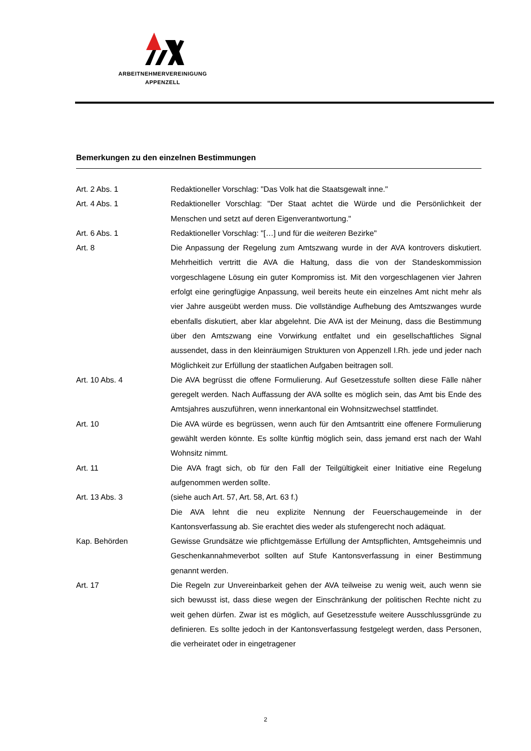ARBEITNEHMERVEREINIGUNG
APPENZELL
Bemerkungen zu den einzelnen Bestimmungen
Art. 2 Abs. 1 Redaktioneller Vorschlag: "Das Volk hat die Staatsgewalt inne."
Art. 4 Abs. 1 Redaktioneller Vorschlag: "Der Staat achtet die Würde und die Persönlichkeit der Menschen und setzt auf deren Eigenverantwortung."
Art. 6 Abs. 1 Redaktioneller Vorschlag: "[…] und für die weiteren Bezirke"
Art. 8 Die Anpassung der Regelung zum Amtszwang wurde in der AVA kontrovers diskutiert. Mehrheitlich vertritt die AVA die Haltung, dass die von der Standeskommission vorgeschlagene Lösung ein guter Kompromiss ist. Mit den vorgeschlagenen vier Jahren erfolgt eine geringfügige Anpassung, weil bereits heute ein einzelnes Amt nicht mehr als vier Jahre ausgeübt werden muss. Die vollständige Aufhebung des Amtszwanges wurde ebenfalls diskutiert, aber klar abgelehnt. Die AVA ist der Meinung, dass die Bestimmung über den Amtszwang eine Vorwirkung entfaltet und ein gesellschaftliches Signal aussendet, dass in den kleinräumigen Strukturen von Appenzell I.Rh. jede und jeder nach Möglichkeit zur Erfüllung der staatlichen Aufgaben beitragen soll.
Art. 10 Abs. 4 Die AVA begrüsst die offene Formulierung. Auf Gesetzesstufe sollten diese Fälle näher geregelt werden. Nach Auffassung der AVA sollte es möglich sein, das Amt bis Ende des Amtsjahres auszuführen, wenn innerkantonal ein Wohnsitzwechsel stattfindet.
Art. 10 Die AVA würde es begrüssen, wenn auch für den Amtsantritt eine offenere Formulierung gewählt werden könnte. Es sollte künftig möglich sein, dass jemand erst nach der Wahl Wohnsitz nimmt.
Art. 11 Die AVA fragt sich, ob für den Fall der Teilgültigkeit einer Initiative eine Regelung aufgenommen werden sollte.
Art. 13 Abs. 3 (siehe auch Art. 57, Art. 58, Art. 63 f.)
Die AVA lehnt die neu explizite Nennung der Feuerschaugemeinde in der Kantonsverfassung ab. Sie erachtet dies weder als stufengerecht noch adäquat.
Kap. Behörden Gewisse Grundsätze wie pflichtgemässe Erfüllung der Amtspflichten, Amtsgeheimnis und Geschenkannahmeverbot sollten auf Stufe Kantonsverfassung in einer Bestimmung genannt werden.
Art. 17 Die Regeln zur Unvereinbarkeit gehen der AVA teilweise zu wenig weit, auch wenn sie sich bewusst ist, dass diese wegen der Einschränkung der politischen Rechte nicht zu weit gehen dürfen. Zwar ist es möglich, auf Gesetzesstufe weitere Ausschlussgründe zu definieren. Es sollte jedoch in der Kantonsverfassung festgelegt werden, dass Personen, die verheiratet oder in eingetragener
2